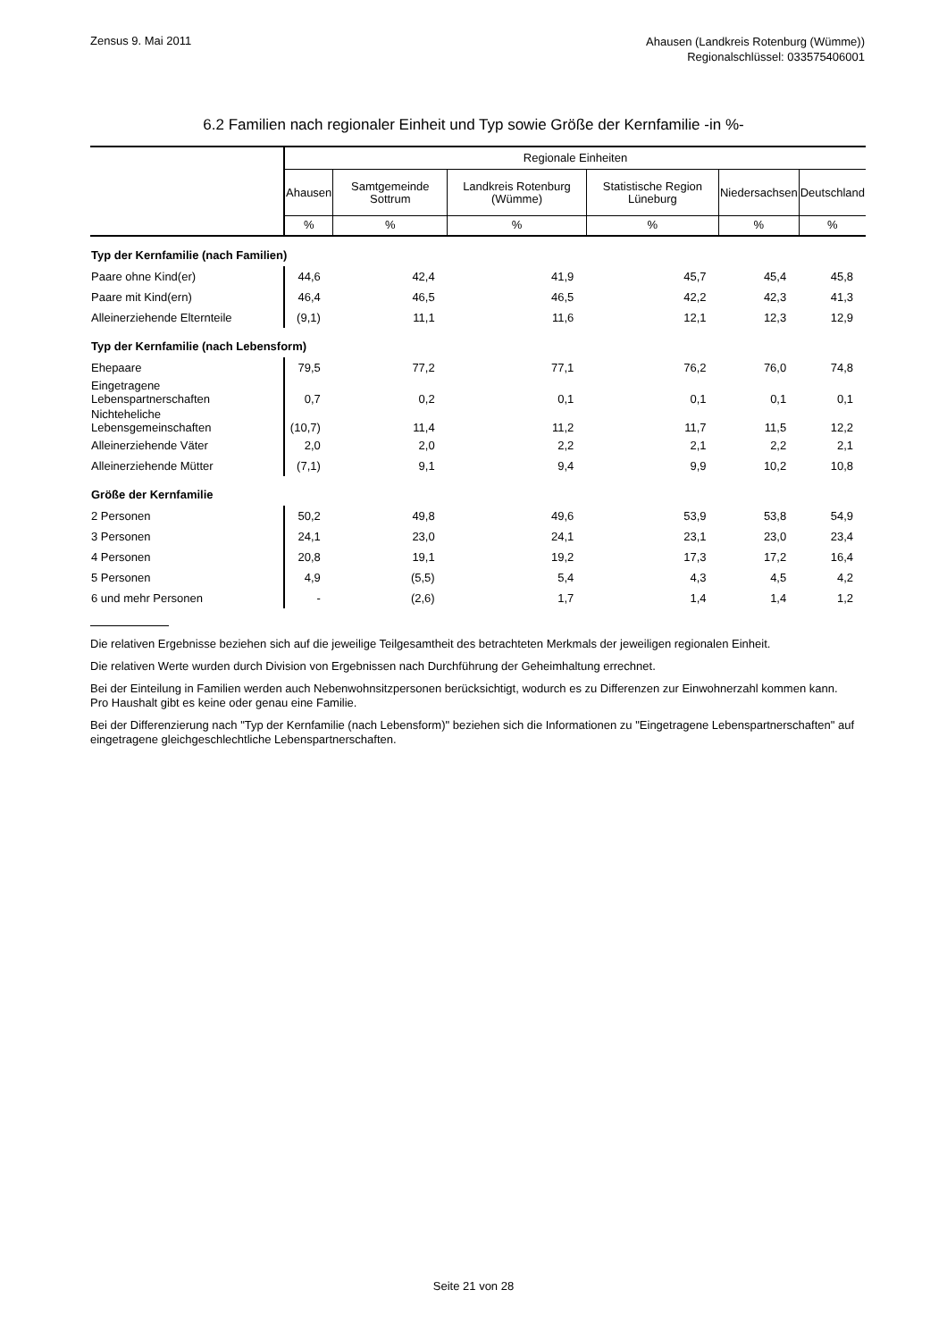Zensus 9. Mai 2011
Ahausen (Landkreis Rotenburg (Wümme))
Regionalschlüssel: 033575406001
6.2 Familien nach regionaler Einheit und Typ sowie Größe der Kernfamilie -in %-
| | Regionale Einheiten | | | | | |
| --- | --- | --- | --- | --- | --- | --- |
| | Ahausen | Samtgemeinde Sottrum | Landkreis Rotenburg (Wümme) | Statistische Region Lüneburg | Niedersachsen | Deutschland |
| | % | % | % | % | % | % |
| Typ der Kernfamilie (nach Familien) | | | | | | |
| Paare ohne Kind(er) | 44,6 | 42,4 | 41,9 | 45,7 | 45,4 | 45,8 |
| Paare mit Kind(ern) | 46,4 | 46,5 | 46,5 | 42,2 | 42,3 | 41,3 |
| Alleinerziehende Elternteile | (9,1) | 11,1 | 11,6 | 12,1 | 12,3 | 12,9 |
| Typ der Kernfamilie (nach Lebensform) | | | | | | |
| Ehepaare | 79,5 | 77,2 | 77,1 | 76,2 | 76,0 | 74,8 |
| Eingetragene Lebenspartnerschaften | 0,7 | 0,2 | 0,1 | 0,1 | 0,1 | 0,1 |
| Nichteheliche Lebensgemeinschaften | (10,7) | 11,4 | 11,2 | 11,7 | 11,5 | 12,2 |
| Alleinerziehende Väter | 2,0 | 2,0 | 2,2 | 2,1 | 2,2 | 2,1 |
| Alleinerziehende Mütter | (7,1) | 9,1 | 9,4 | 9,9 | 10,2 | 10,8 |
| Größe der Kernfamilie | | | | | | |
| 2 Personen | 50,2 | 49,8 | 49,6 | 53,9 | 53,8 | 54,9 |
| 3 Personen | 24,1 | 23,0 | 24,1 | 23,1 | 23,0 | 23,4 |
| 4 Personen | 20,8 | 19,1 | 19,2 | 17,3 | 17,2 | 16,4 |
| 5 Personen | 4,9 | (5,5) | 5,4 | 4,3 | 4,5 | 4,2 |
| 6 und mehr Personen | - | (2,6) | 1,7 | 1,4 | 1,4 | 1,2 |
Die relativen Ergebnisse beziehen sich auf die jeweilige Teilgesamtheit des betrachteten Merkmals der jeweiligen regionalen Einheit.
Die relativen Werte wurden durch Division von Ergebnissen nach Durchführung der Geheimhaltung errechnet.
Bei der Einteilung in Familien werden auch Nebenwohnsitzpersonen berücksichtigt, wodurch es zu Differenzen zur Einwohnerzahl kommen kann. Pro Haushalt gibt es keine oder genau eine Familie.
Bei der Differenzierung nach "Typ der Kernfamilie (nach Lebensform)" beziehen sich die Informationen zu "Eingetragene Lebenspartnerschaften" auf eingetragene gleichgeschlechtliche Lebenspartnerschaften.
Seite 21 von 28